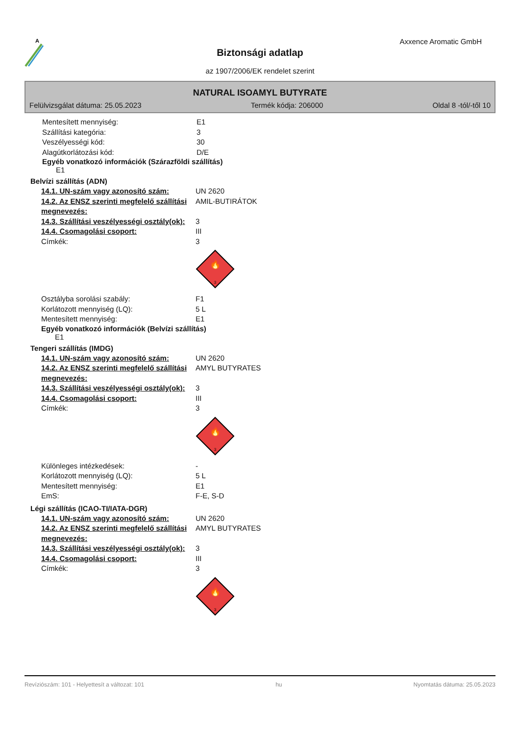A
Axxence Aromatic GmbH
Biztonsági adatlap
az 1907/2006/EK rendelet szerint
NATURAL ISOAMYL BUTYRATE
Felülvizsgálat dátuma: 25.05.2023 Termék kódja: 206000 Oldal 8 -tól/-től 10
Mentesített mennyiség: E1
Szállítási kategória: 3
Veszélyességi kód: 30
Alagútkorlátozási kód: D/E
Egyéb vonatkozó információk (Szárazföldi szállítás)
E1
Belvízi szállítás (ADN)
14.1. UN-szám vagy azonosító szám: UN 2620
14.2. Az ENSZ szerinti megfelelő szállítási megnevezés: AMIL-BUTIRÁTOK
14.3. Szállítási veszélyességi osztály(ok): 3
14.4. Csomagolási csoport: III
Címkék: 3
🔥
3
Osztályba sorolási szabály: F1
Korlátozott mennyiség (LQ): 5 L
Mentesített mennyiség: E1
Egyéb vonatkozó információk (Belvízi szállítás)
E1
Tengeri szállítás (IMDG)
14.1. UN-szám vagy azonosító szám: UN 2620
14.2. Az ENSZ szerinti megfelelő szállítási megnevezés: AMYL BUTYRATES
14.3. Szállítási veszélyességi osztály(ok): 3
14.4. Csomagolási csoport: III
Címkék: 3
🔥
3
Különleges intézkedések: -
Korlátozott mennyiség (LQ): 5 L
Mentesített mennyiség: E1
EmS: F-E, S-D
Légi szállítás (ICAO-TI/IATA-DGR)
14.1. UN-szám vagy azonosító szám: UN 2620
14.2. Az ENSZ szerinti megfelelő szállítási megnevezés: AMYL BUTYRATES
14.3. Szállítási veszélyességi osztály(ok): 3
14.4. Csomagolási csoport: III
Címkék: 3
🔥
3
Revíziószám: 101 - Helyettesít a változat: 101 hu Nyomtatás dátuma: 25.05.2023